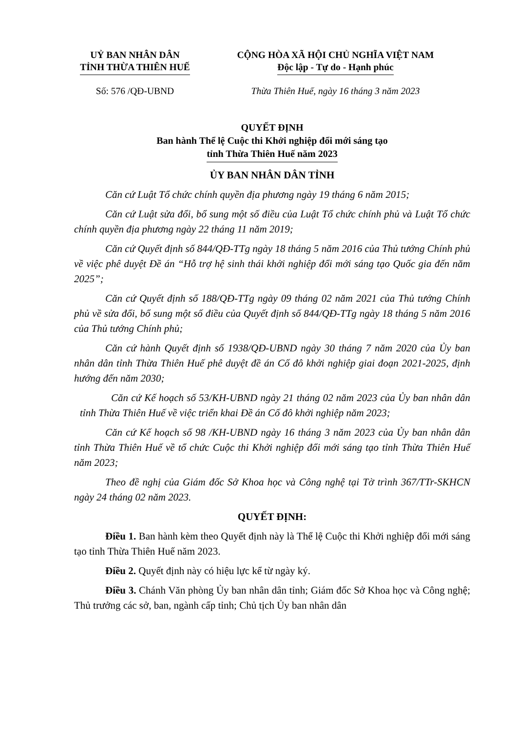UỶ BAN NHÂN DÂN
TỈNH THỪA THIÊN HUẾ
CỘNG HÒA XÃ HỘI CHỦ NGHĨA VIỆT NAM
Độc lập - Tự do - Hạnh phúc
Số: 576 /QĐ-UBND Thừa Thiên Huế, ngày 16 tháng 3 năm 2023
QUYẾT ĐỊNH
Ban hành Thể lệ Cuộc thi Khởi nghiệp đổi mới sáng tạo
tỉnh Thừa Thiên Huế năm 2023
ỦY BAN NHÂN DÂN TỈNH
Căn cứ Luật Tổ chức chính quyền địa phương ngày 19 tháng 6 năm 2015;
Căn cứ Luật sửa đổi, bổ sung một số điều của Luật Tổ chức chính phủ và Luật Tổ chức chính quyền địa phương ngày 22 tháng 11 năm 2019;
Căn cứ Quyết định số 844/QĐ-TTg ngày 18 tháng 5 năm 2016 của Thủ tướng Chính phủ về việc phê duyệt Đề án “Hỗ trợ hệ sinh thái khởi nghiệp đổi mới sáng tạo Quốc gia đến năm 2025”;
Căn cứ Quyết định số 188/QĐ-TTg ngày 09 tháng 02 năm 2021 của Thủ tướng Chính phủ về sửa đổi, bổ sung một số điều của Quyết định số 844/QĐ-TTg ngày 18 tháng 5 năm 2016 của Thủ tướng Chính phủ;
Căn cứ hành Quyết định số 1938/QĐ-UBND ngày 30 tháng 7 năm 2020 của Ủy ban nhân dân tỉnh Thừa Thiên Huế phê duyệt đề án Cố đô khởi nghiệp giai đoạn 2021-2025, định hướng đến năm 2030;
Căn cứ Kế hoạch số 53/KH-UBND ngày 21 tháng 02 năm 2023 của Ủy ban nhân dân tỉnh Thừa Thiên Huế về việc triển khai Đề án Cố đô khởi nghiệp năm 2023;
Căn cứ Kế hoạch số 98 /KH-UBND ngày 16 tháng 3 năm 2023 của Ủy ban nhân dân tỉnh Thừa Thiên Huế về tổ chức Cuộc thi Khởi nghiệp đổi mới sáng tạo tỉnh Thừa Thiên Huế năm 2023;
Theo đề nghị của Giám đốc Sở Khoa học và Công nghệ tại Tờ trình 367/TTr-SKHCN ngày 24 tháng 02 năm 2023.
QUYẾT ĐỊNH:
Điều 1. Ban hành kèm theo Quyết định này là Thể lệ Cuộc thi Khởi nghiệp đổi mới sáng tạo tỉnh Thừa Thiên Huế năm 2023.
Điều 2. Quyết định này có hiệu lực kể từ ngày ký.
Điều 3. Chánh Văn phòng Ủy ban nhân dân tỉnh; Giám đốc Sở Khoa học và Công nghệ; Thủ trưởng các sở, ban, ngành cấp tỉnh; Chủ tịch Ủy ban nhân dân